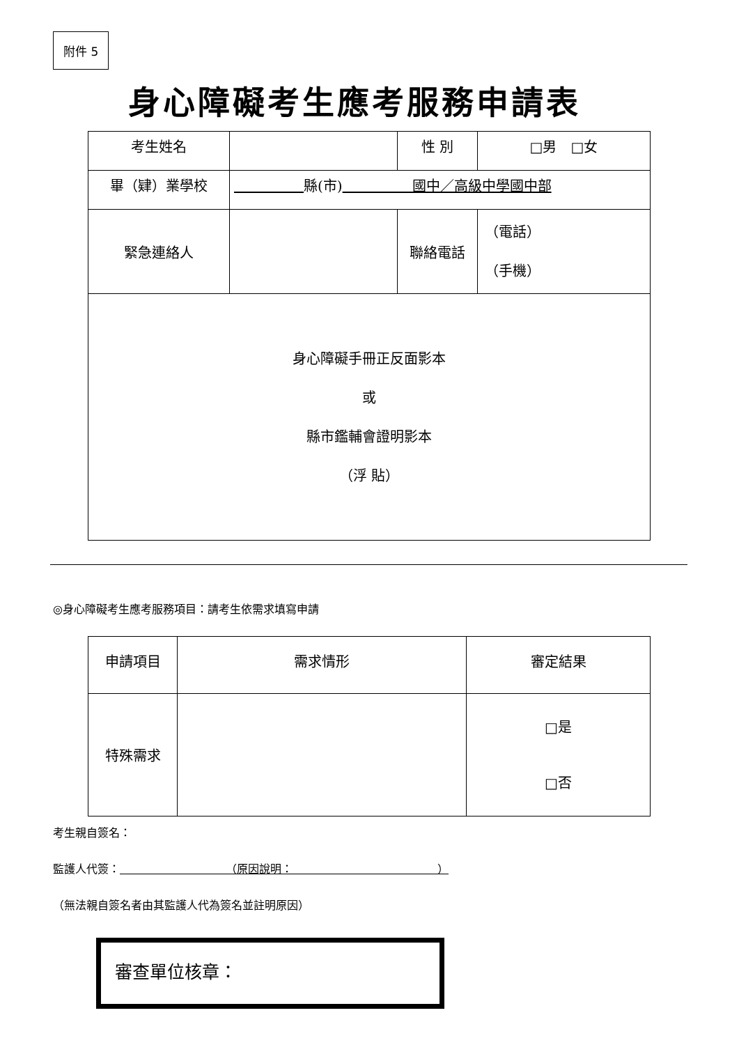附件 5
身心障礙考生應考服務申請表
| 考生姓名 | | 性 別 | □男 □女 |
| 畢（肄）業學校 | 縣(市) 國中／高級中學國中部 | | |
| 緊急連絡人 | | 聯絡電話 | （電話） （手機） |
| 身心障礙手冊正反面影本 或 縣市鑑輔會證明影本 （浮 貼） | | | |
◎身心障礙考生應考服務項目：請考生依需求填寫申請
| 申請項目 | 需求情形 | 審定結果 |
| --- | --- | --- |
| 特殊需求 | | □是 □否 |
考生親自簽名：
監護人代簽：　　　　　　　　　　（原因說明：　　　　　　　　　　　　　）
（無法親自簽名者由其監護人代為簽名並註明原因）
審查單位核章：